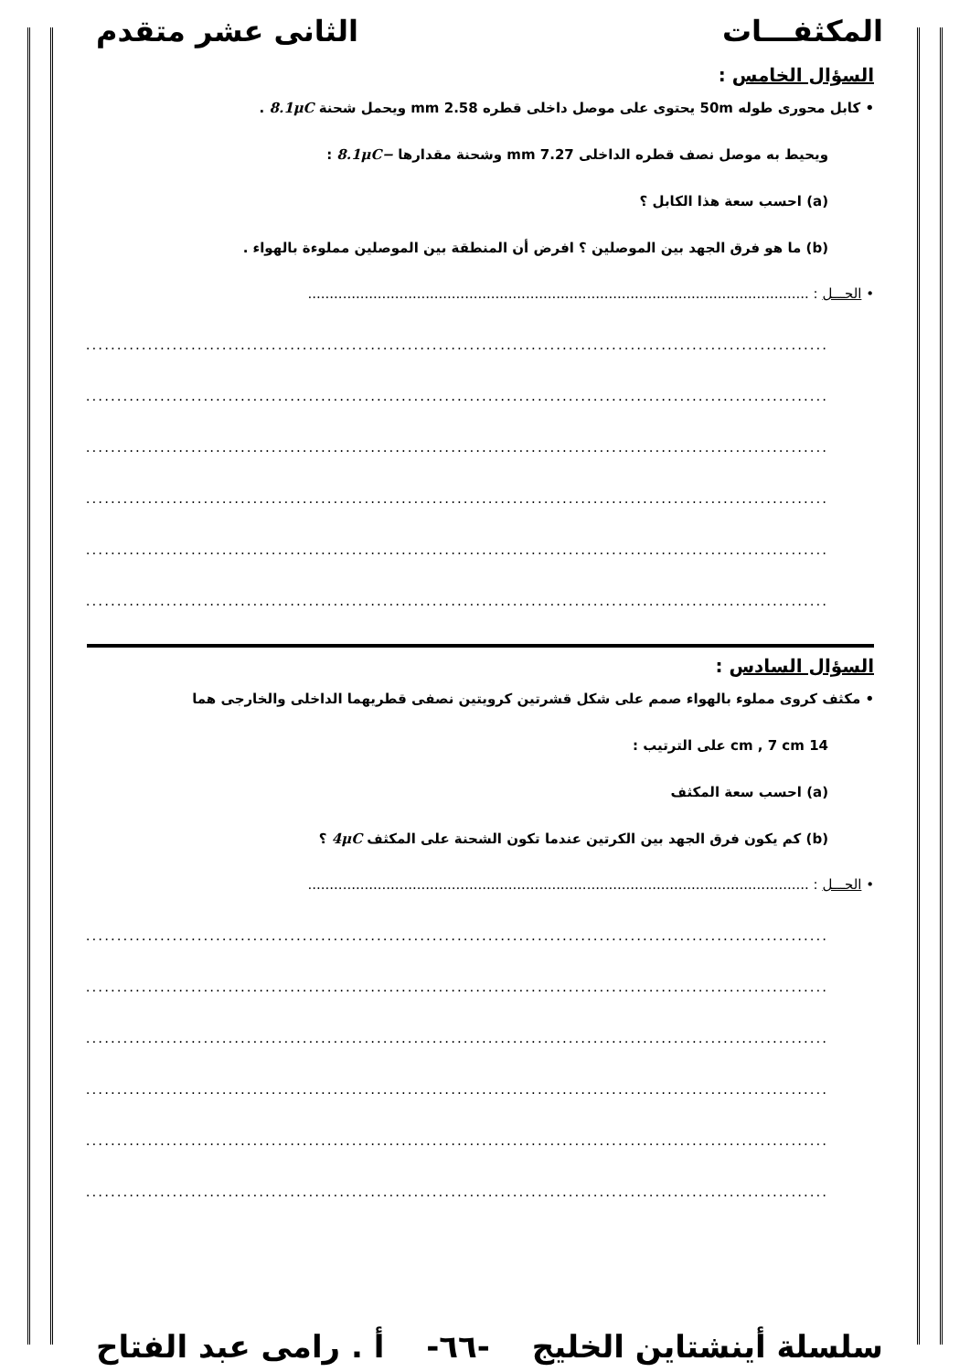المكثفـــات الثانى عشر متقدم
السؤال الخامس :
• كابل محورى طوله 50m يحتوى على موصل داخلى قطره 2.58 mm ويحمل شحنة 8.1μC .
ويحيط به موصل نصف قطره الداخلى 7.27 mm وشحنة مقدارها −8.1μC :
(a) احسب سعة هذا الكابل ؟
(b) ما هو فرق الجهد بين الموصلين ؟ افرض أن المنطقة بين الموصلين مملوءة بالهواء .
• الحـــل : ...................................................................................................................
...................................................................................................................................
...................................................................................................................................
...................................................................................................................................
...................................................................................................................................
...................................................................................................................................
...................................................................................................................................
السؤال السادس :
• مكثف كروى مملوء بالهواء صمم على شكل قشرتين كرويتين نصفى قطريهما الداخلى والخارجى هما
14 cm , 7 cm على الترتيب :
(a) احسب سعة المكثف
(b) كم يكون فرق الجهد بين الكرتين عندما تكون الشحنة على المكثف 4μC ؟
• الحـــل : ...................................................................................................................
...................................................................................................................................
...................................................................................................................................
...................................................................................................................................
...................................................................................................................................
...................................................................................................................................
...................................................................................................................................
سلسلة أينشتاين الخليج -٦٦- أ . رامى عبد الفتاح